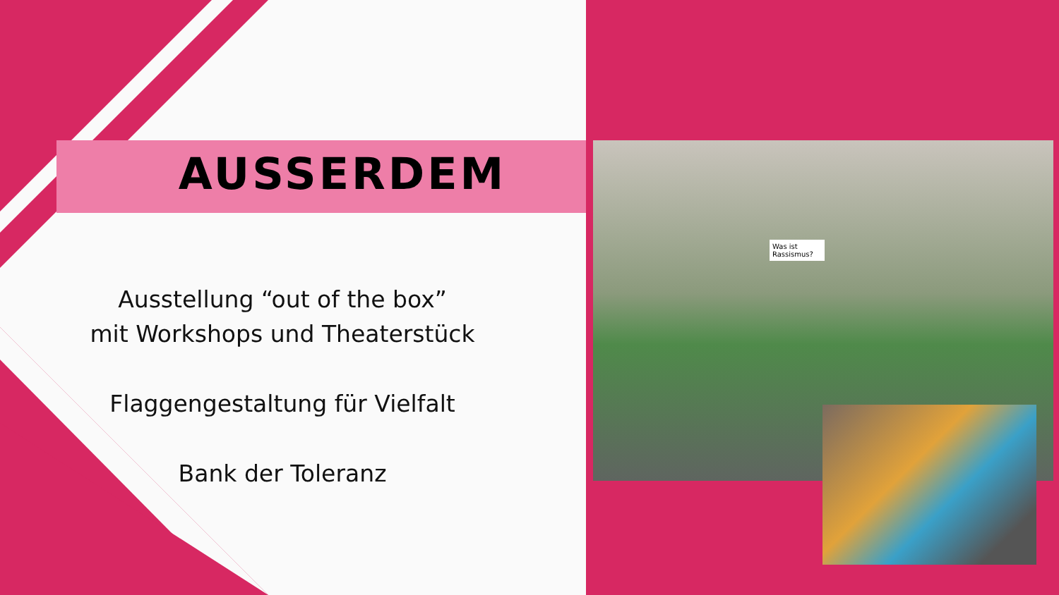AUSSERDEM
Ausstellung “out of the box”
mit Workshops und Theaterstück
Flaggengestaltung für Vielfalt
Bank der Toleranz
Was ist Rassismus?